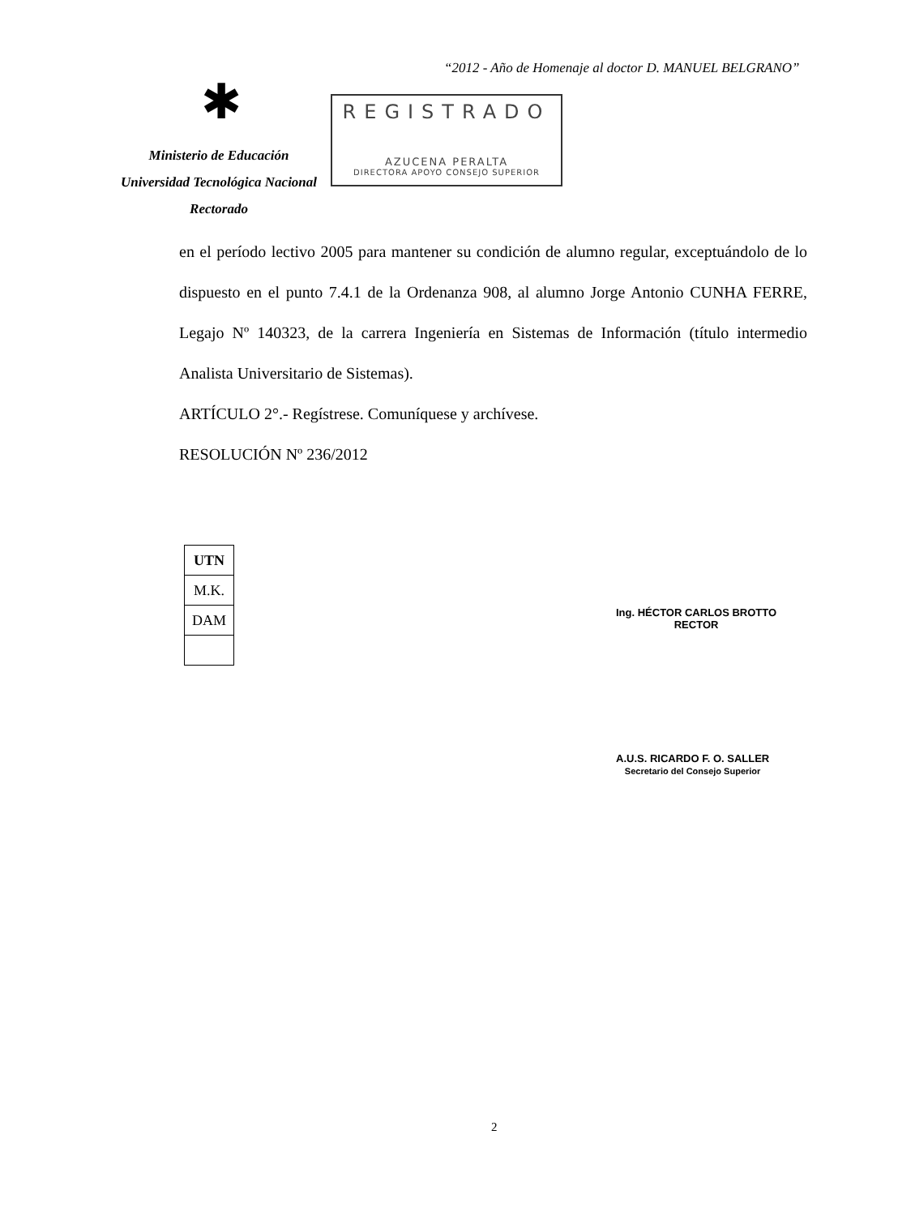“2012 - Año de Homenaje al doctor D. MANUEL BELGRANO”
✱
Ministerio de Educación
Universidad Tecnológica Nacional
Rectorado
REGISTRADO
AZUCENA PERALTA
DIRECTORA APOYO CONSEJO SUPERIOR
en el período lectivo 2005 para mantener su condición de alumno regular, exceptuándolo de lo dispuesto en el punto 7.4.1 de la Ordenanza 908, al alumno Jorge Antonio CUNHA FERRE, Legajo Nº 140323, de la carrera Ingeniería en Sistemas de Información (título intermedio Analista Universitario de Sistemas).
ARTÍCULO 2°.- Regístrese. Comuníquese y archívese.
RESOLUCIÓN Nº 236/2012
| UTN |
| M.K. |
| DAM |
Ing. HÉCTOR CARLOS BROTTO
RECTOR
A.U.S. RICARDO F. O. SALLER
Secretario del Consejo Superior
2